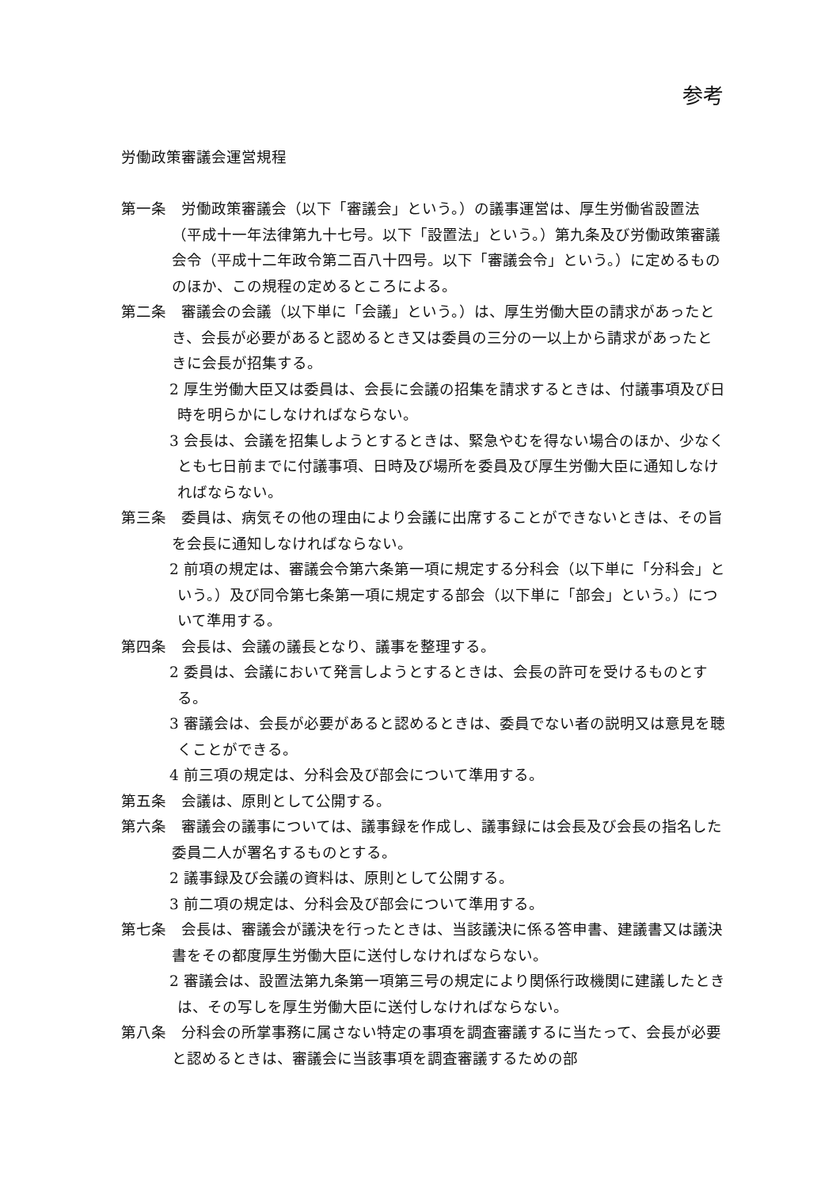参考
労働政策審議会運営規程
第一条　労働政策審議会（以下「審議会」という。）の議事運営は、厚生労働省設置法（平成十一年法律第九十七号。以下「設置法」という。）第九条及び労働政策審議会令（平成十二年政令第二百八十四号。以下「審議会令」という。）に定めるもののほか、この規程の定めるところによる。
第二条　審議会の会議（以下単に「会議」という。）は、厚生労働大臣の請求があったとき、会長が必要があると認めるとき又は委員の三分の一以上から請求があったときに会長が招集する。
2 厚生労働大臣又は委員は、会長に会議の招集を請求するときは、付議事項及び日時を明らかにしなければならない。
3 会長は、会議を招集しようとするときは、緊急やむを得ない場合のほか、少なくとも七日前までに付議事項、日時及び場所を委員及び厚生労働大臣に通知しなければならない。
第三条　委員は、病気その他の理由により会議に出席することができないときは、その旨を会長に通知しなければならない。
2 前項の規定は、審議会令第六条第一項に規定する分科会（以下単に「分科会」という。）及び同令第七条第一項に規定する部会（以下単に「部会」という。）について準用する。
第四条　会長は、会議の議長となり、議事を整理する。
2 委員は、会議において発言しようとするときは、会長の許可を受けるものとする。
3 審議会は、会長が必要があると認めるときは、委員でない者の説明又は意見を聴くことができる。
4 前三項の規定は、分科会及び部会について準用する。
第五条　会議は、原則として公開する。
第六条　審議会の議事については、議事録を作成し、議事録には会長及び会長の指名した委員二人が署名するものとする。
2 議事録及び会議の資料は、原則として公開する。
3 前二項の規定は、分科会及び部会について準用する。
第七条　会長は、審議会が議決を行ったときは、当該議決に係る答申書、建議書又は議決書をその都度厚生労働大臣に送付しなければならない。
2 審議会は、設置法第九条第一項第三号の規定により関係行政機関に建議したときは、その写しを厚生労働大臣に送付しなければならない。
第八条　分科会の所掌事務に属さない特定の事項を調査審議するに当たって、会長が必要と認めるときは、審議会に当該事項を調査審議するための部